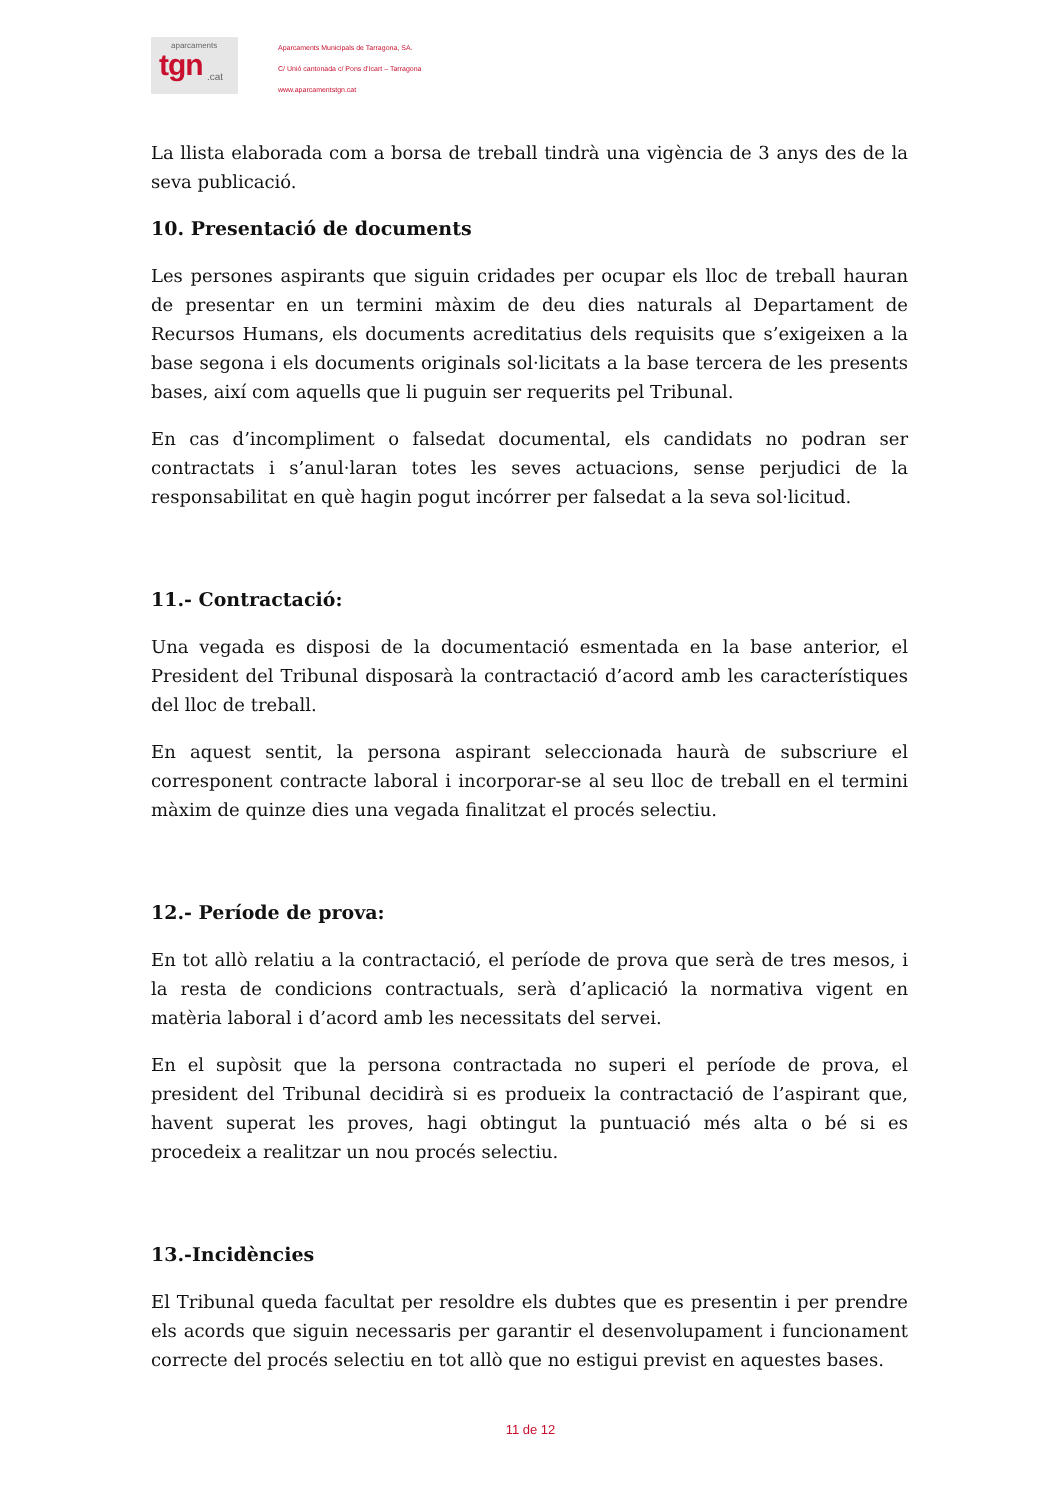aparcaments
tgn
.cat
Aparcaments Municipals de Tarragona, SA.
C/ Unió cantonada c/ Pons d’Icart – Tarragona
www.aparcamentstgn.cat
La llista elaborada com a borsa de treball tindrà una vigència de 3 anys des de la seva publicació.
10. Presentació de documents
Les persones aspirants que siguin cridades per ocupar els lloc de treball hauran de presentar en un termini màxim de deu dies naturals al Departament de Recursos Humans, els documents acreditatius dels requisits que s’exigeixen a la base segona i els documents originals sol·licitats a la base tercera de les presents bases, així com aquells que li puguin ser requerits pel Tribunal.
En cas d’incompliment o falsedat documental, els candidats no podran ser contractats i s’anul·laran totes les seves actuacions, sense perjudici de la responsabilitat en què hagin pogut incórrer per falsedat a la seva sol·licitud.
11.- Contractació:
Una vegada es disposi de la documentació esmentada en la base anterior, el President del Tribunal disposarà la contractació d’acord amb les característiques del lloc de treball.
En aquest sentit, la persona aspirant seleccionada haurà de subscriure el corresponent contracte laboral i incorporar-se al seu lloc de treball en el termini màxim de quinze dies una vegada finalitzat el procés selectiu.
12.- Període de prova:
En tot allò relatiu a la contractació, el període de prova que serà de tres mesos, i la resta de condicions contractuals, serà d’aplicació la normativa vigent en matèria laboral i d’acord amb les necessitats del servei.
En el supòsit que la persona contractada no superi el període de prova, el president del Tribunal decidirà si es produeix la contractació de l’aspirant que, havent superat les proves, hagi obtingut la puntuació més alta o bé si es procedeix a realitzar un nou procés selectiu.
13.-Incidències
El Tribunal queda facultat per resoldre els dubtes que es presentin i per prendre els acords que siguin necessaris per garantir el desenvolupament i funcionament correcte del procés selectiu en tot allò que no estigui previst en aquestes bases.
11 de 12